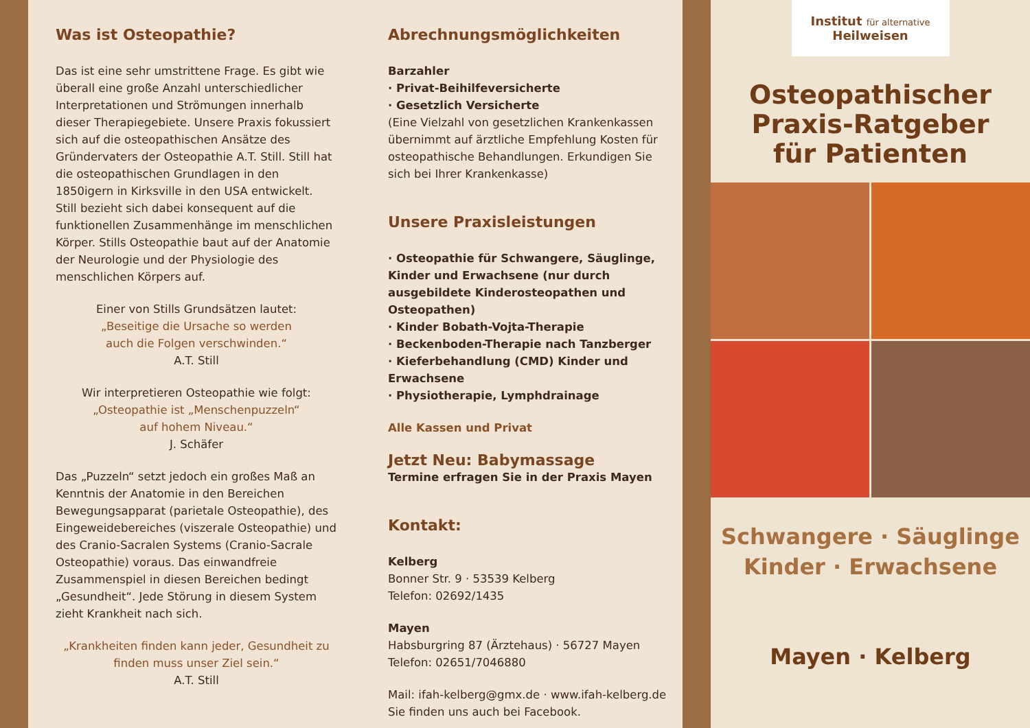Was ist Osteopathie?
Das ist eine sehr umstrittene Frage. Es gibt wie überall eine große Anzahl unterschiedlicher Interpretationen und Strömungen innerhalb dieser Therapiegebiete. Unsere Praxis fokussiert sich auf die osteopathischen Ansätze des Gründervaters der Osteopathie A.T. Still. Still hat die osteopathischen Grundlagen in den 1850igern in Kirksville in den USA entwickelt. Still bezieht sich dabei konsequent auf die funktionellen Zusammenhänge im menschlichen Körper. Stills Osteopathie baut auf der Anatomie der Neurologie und der Physiologie des menschlichen Körpers auf.
Einer von Stills Grundsätzen lautet:
„Beseitige die Ursache so werden
auch die Folgen verschwinden.“
A.T. Still
Wir interpretieren Osteopathie wie folgt:
„Osteopathie ist „Menschenpuzzeln“
auf hohem Niveau.“
J. Schäfer
Das „Puzzeln“ setzt jedoch ein großes Maß an Kenntnis der Anatomie in den Bereichen Bewegungsapparat (parietale Osteopathie), des Eingeweidebereiches (viszerale Osteopathie) und des Cranio-Sacralen Systems (Cranio-Sacrale Osteopathie) voraus. Das einwandfreie Zusammenspiel in diesen Bereichen bedingt „Gesundheit“. Jede Störung in diesem System zieht Krankheit nach sich.
„Krankheiten finden kann jeder, Gesundheit zu
finden muss unser Ziel sein.“
A.T. Still
Abrechnungsmöglichkeiten
Barzahler
· Privat-Beihilfeversicherte
· Gesetzlich Versicherte
(Eine Vielzahl von gesetzlichen Krankenkassen übernimmt auf ärztliche Empfehlung Kosten für osteopathische Behandlungen. Erkundigen Sie sich bei Ihrer Krankenkasse)
Unsere Praxisleistungen
· Osteopathie für Schwangere, Säuglinge, Kinder und Erwachsene (nur durch ausgebildete Kinderosteopathen und Osteopathen)
· Kinder Bobath-Vojta-Therapie
· Beckenboden-Therapie nach Tanzberger
· Kieferbehandlung (CMD) Kinder und Erwachsene
· Physiotherapie, Lymphdrainage
Alle Kassen und Privat
Jetzt Neu: Babymassage
Termine erfragen Sie in der Praxis Mayen
Kontakt:
Kelberg
Bonner Str. 9 · 53539 Kelberg
Telefon: 02692/1435
Mayen
Habsburgring 87 (Ärztehaus) · 56727 Mayen
Telefon: 02651/7046880
Mail: ifah-kelberg@gmx.de · www.ifah-kelberg.de
Sie finden uns auch bei Facebook.
Institut für alternative
Heilweisen
Osteopathischer
Praxis-Ratgeber
für Patienten
Schwangere · Säuglinge
Kinder · Erwachsene
Mayen · Kelberg